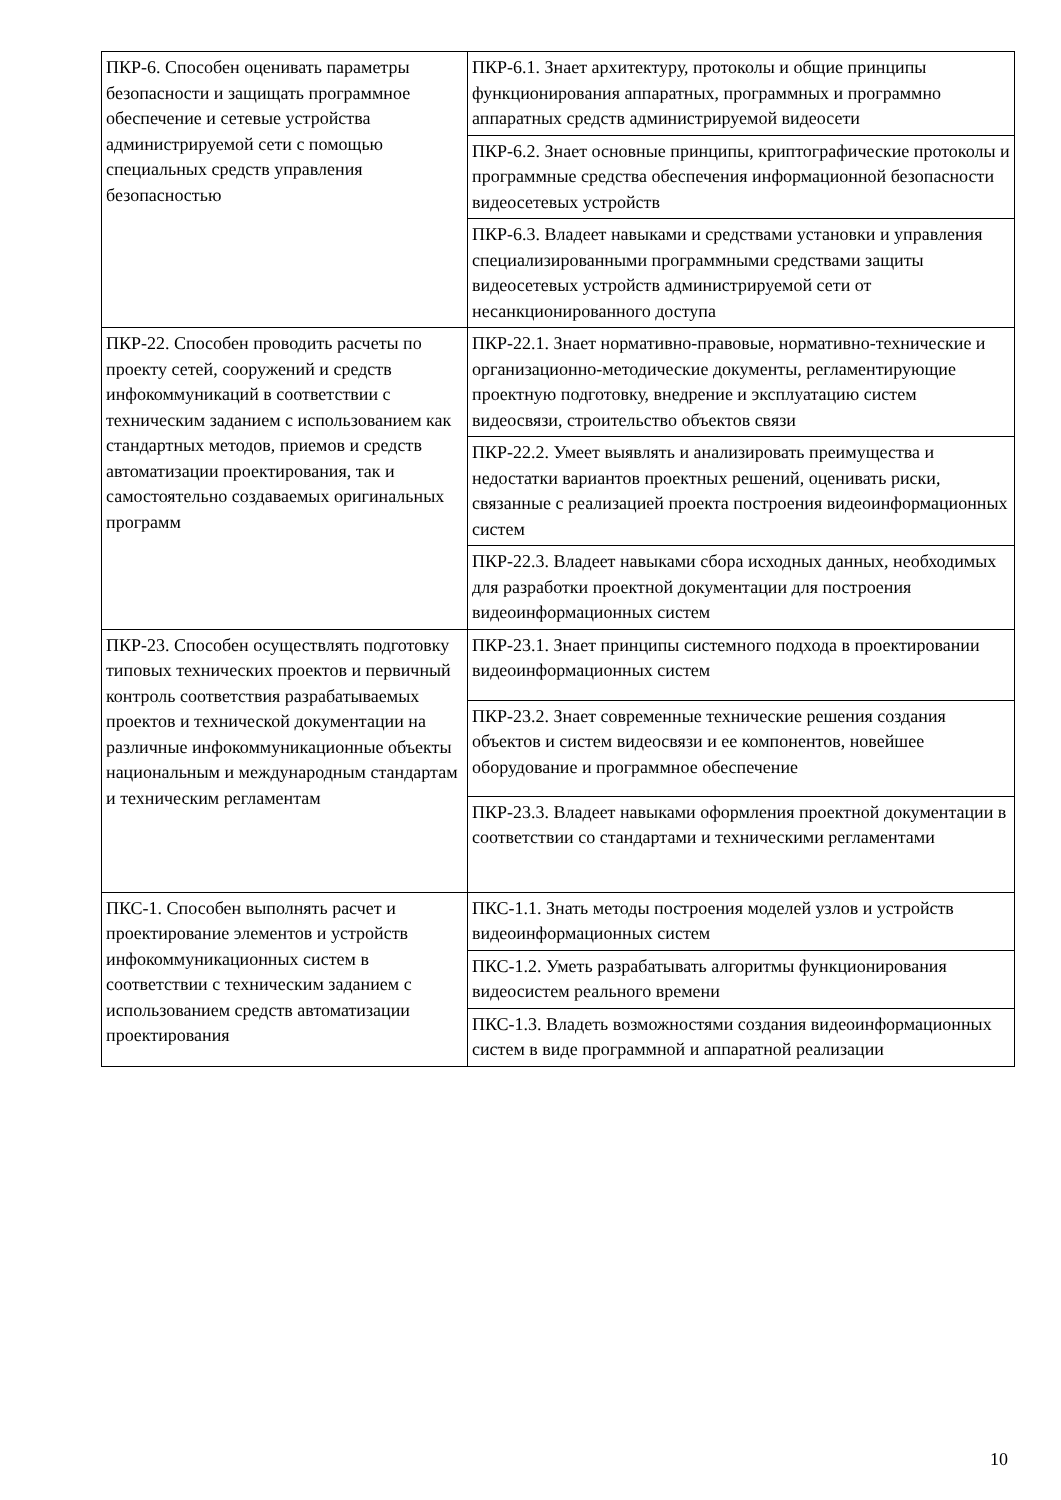| ПКР-6. Способен оценивать параметры безопасности и защищать программное обеспечение и сетевые устройства администрируемой сети с помощью специальных средств управления безопасностью | ПКР-6.1. Знает архитектуру, протоколы и общие принципы функционирования аппаратных, программных и программно аппаратных средств администрируемой видеосети |
| | ПКР-6.2. Знает основные принципы, криптографические протоколы и программные средства обеспечения информационной безопасности видеосетевых устройств |
| | ПКР-6.3. Владеет навыками и средствами установки и управления специализированными программными средствами защиты видеосетевых устройств администрируемой сети от несанкционированного доступа |
| ПКР-22. Способен проводить расчеты по проекту сетей, сооружений и средств инфокоммуникаций в соответствии с техническим заданием с использованием как стандартных методов, приемов и средств автоматизации проектирования, так и самостоятельно создаваемых оригинальных программ | ПКР-22.1. Знает нормативно-правовые, нормативно-технические и организационно-методические документы, регламентирующие проектную подготовку, внедрение и эксплуатацию систем видеосвязи, строительство объектов связи |
| | ПКР-22.2. Умеет выявлять и анализировать преимущества и недостатки вариантов проектных решений, оценивать риски, связанные с реализацией проекта построения видеоинформационных систем |
| | ПКР-22.3. Владеет навыками сбора исходных данных, необходимых для разработки проектной документации для построения видеоинформационных систем |
| ПКР-23. Способен осуществлять подготовку типовых технических проектов и первичный контроль соответствия разрабатываемых проектов и технической документации на различные инфокоммуникационные объекты национальным и международным стандартам и техническим регламентам | ПКР-23.1. Знает принципы системного подхода в проектировании видеоинформационных систем |
| | ПКР-23.2. Знает современные технические решения создания объектов и систем видеосвязи и ее компонентов, новейшее оборудование и программное обеспечение |
| | ПКР-23.3. Владеет навыками оформления проектной документации в соответствии со стандартами и техническими регламентами |
| ПКС-1. Способен выполнять расчет и проектирование элементов и устройств инфокоммуникационных систем в соответствии с техническим заданием с использованием средств автоматизации проектирования | ПКС-1.1. Знать методы построения моделей узлов и устройств видеоинформационных систем |
| | ПКС-1.2. Уметь разрабатывать алгоритмы функционирования видеосистем реального времени |
| | ПКС-1.3. Владеть возможностями создания видеоинформационных систем в виде программной и аппаратной реализации |
10